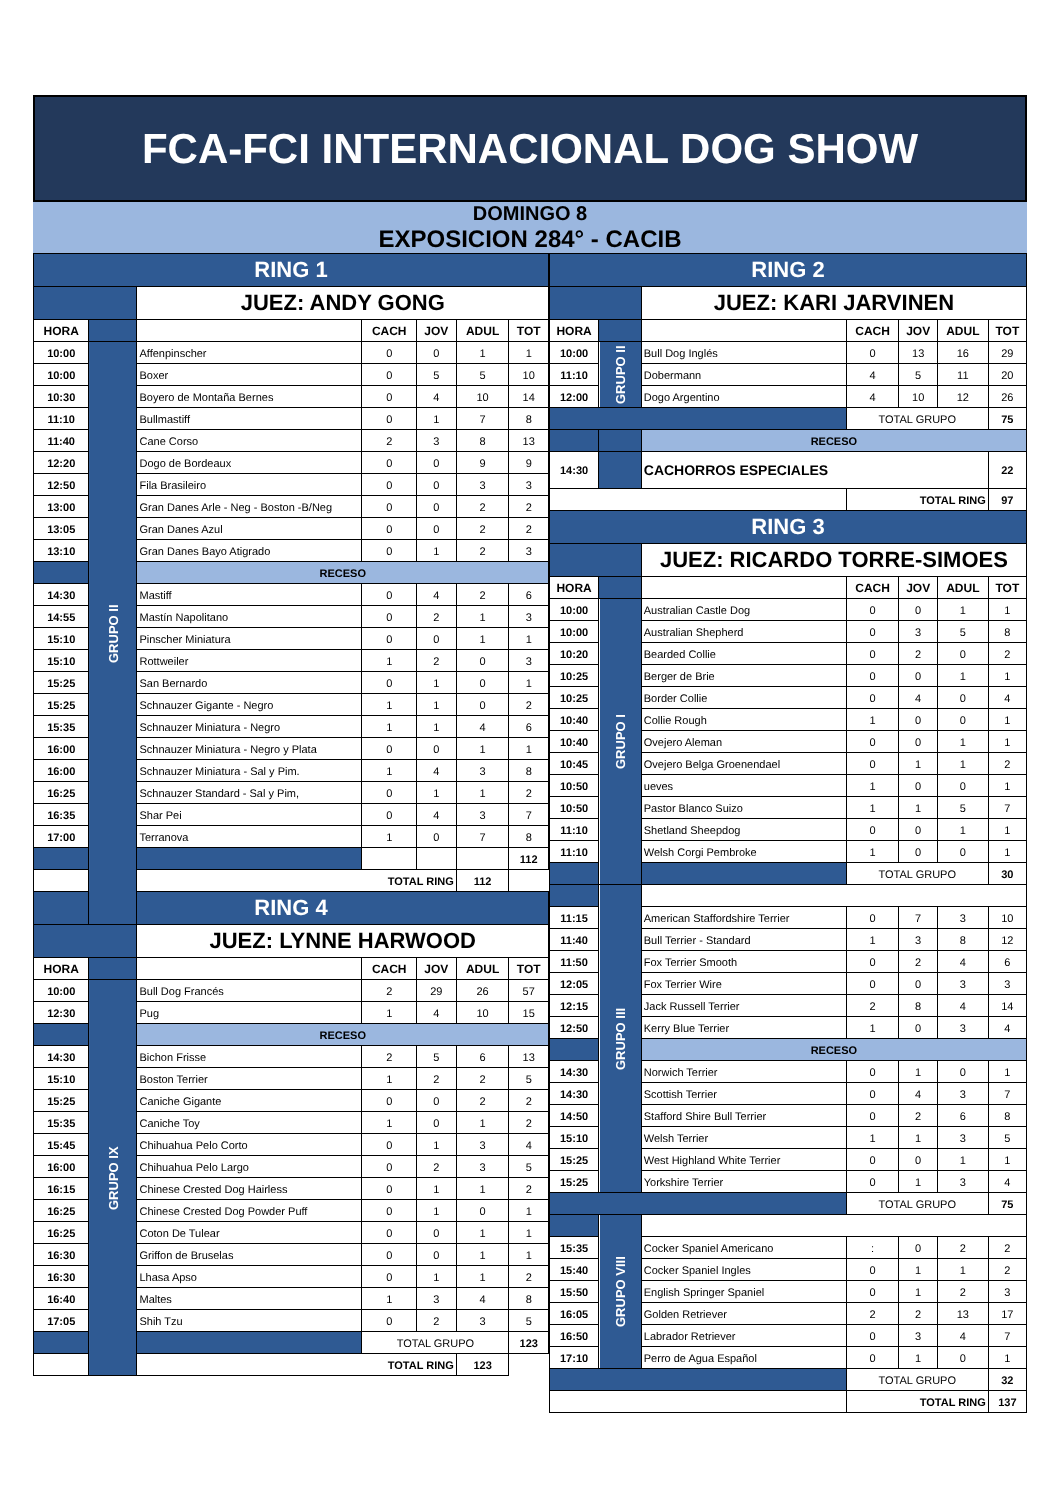FCA-FCI INTERNACIONAL DOG SHOW
DOMINGO 8
EXPOSICION 284° - CACIB
| RING 1 | | | | | | |
| | | JUEZ: ANDY GONG | | | | |
| HORA | | | CACH | JOV | ADUL | TOT |
| 10:00 | GRUPO II | Affenpinscher | 0 | 0 | 1 | 1 |
| 10:00 | | Boxer | 0 | 5 | 5 | 10 |
| 10:30 | | Boyero de Montaña Bernes | 0 | 4 | 10 | 14 |
| 11:10 | | Bullmastiff | 0 | 1 | 7 | 8 |
| 11:40 | | Cane Corso | 2 | 3 | 8 | 13 |
| 12:20 | | Dogo de Bordeaux | 0 | 0 | 9 | 9 |
| 12:50 | | Fila Brasileiro | 0 | 0 | 3 | 3 |
| 13:00 | | Gran Danes Arle - Neg - Boston -B/Neg | 0 | 0 | 2 | 2 |
| 13:05 | | Gran Danes Azul | 0 | 0 | 2 | 2 |
| 13:10 | | Gran Danes Bayo Atigrado | 0 | 1 | 2 | 3 |
| | | RECESO | | | | |
| 14:30 | | Mastiff | 0 | 4 | 2 | 6 |
| 14:55 | | Mastín Napolitano | 0 | 2 | 1 | 3 |
| 15:10 | | Pinscher Miniatura | 0 | 0 | 1 | 1 |
| 15:10 | | Rottweiler | 1 | 2 | 0 | 3 |
| 15:25 | | San Bernardo | 0 | 1 | 0 | 1 |
| 15:25 | | Schnauzer Gigante - Negro | 1 | 1 | 0 | 2 |
| 15:35 | | Schnauzer Miniatura - Negro | 1 | 1 | 4 | 6 |
| 16:00 | | Schnauzer Miniatura - Negro y Plata | 0 | 0 | 1 | 1 |
| 16:00 | | Schnauzer Miniatura - Sal y Pim. | 1 | 4 | 3 | 8 |
| 16:25 | | Schnauzer Standard - Sal y Pim, | 0 | 1 | 1 | 2 |
| 16:35 | | Shar Pei | 0 | 4 | 3 | 7 |
| 17:00 | | Terranova | 1 | 0 | 7 | 8 |
| | | | | | | 112 |
| | | TOTAL RING | | | 112 | |
| RING 4 | | | | | | |
| | | JUEZ: LYNNE HARWOOD | | | | |
| HORA | | | CACH | JOV | ADUL | TOT |
| 10:00 | GRUPO IX | Bull Dog Francés | 2 | 29 | 26 | 57 |
| 12:30 | | Pug | 1 | 4 | 10 | 15 |
| | | RECESO | | | | |
| 14:30 | | Bichon Frisse | 2 | 5 | 6 | 13 |
| 15:10 | | Boston Terrier | 1 | 2 | 2 | 5 |
| 15:25 | | Caniche Gigante | 0 | 0 | 2 | 2 |
| 15:35 | | Caniche Toy | 1 | 0 | 1 | 2 |
| 15:45 | | Chihuahua Pelo Corto | 0 | 1 | 3 | 4 |
| 16:00 | | Chihuahua Pelo Largo | 0 | 2 | 3 | 5 |
| 16:15 | | Chinese Crested Dog Hairless | 0 | 1 | 1 | 2 |
| 16:25 | | Chinese Crested Dog Powder Puff | 0 | 1 | 0 | 1 |
| 16:25 | | Coton De Tulear | 0 | 0 | 1 | 1 |
| 16:30 | | Griffon de Bruselas | 0 | 0 | 1 | 1 |
| 16:30 | | Lhasa Apso | 0 | 1 | 1 | 2 |
| 16:40 | | Maltes | 1 | 3 | 4 | 8 |
| 17:05 | | Shih Tzu | 0 | 2 | 3 | 5 |
| | | | TOTAL GRUPO | | | 123 |
| | | TOTAL RING | | | 123 | |
| RING 2 | | | | | | |
| | | JUEZ: KARI JARVINEN | | | | |
| HORA | | | CACH | JOV | ADUL | TOT |
| 10:00 | GRUPO II | Bull Dog Inglés | 0 | 13 | 16 | 29 |
| 11:10 | | Dobermann | 4 | 5 | 11 | 20 |
| 12:00 | | Dogo Argentino | 4 | 10 | 12 | 26 |
| | | | TOTAL GRUPO | | | 75 |
| | | RECESO | | | | |
| 14:30 | | CACHORROS ESPECIALES | | | | 22 |
| | | | TOTAL RING | | | 97 |
| RING 3 | | | | | | |
| | | JUEZ: RICARDO TORRE-SIMOES | | | | |
| HORA | | | CACH | JOV | ADUL | TOT |
| 10:00 | GRUPO I | Australian Castle Dog | 0 | 0 | 1 | 1 |
| 10:00 | | Australian Shepherd | 0 | 3 | 5 | 8 |
| 10:20 | | Bearded Collie | 0 | 2 | 0 | 2 |
| 10:25 | | Berger de Brie | 0 | 0 | 1 | 1 |
| 10:25 | | Border Collie | 0 | 4 | 0 | 4 |
| 10:40 | | Collie Rough | 1 | 0 | 0 | 1 |
| 10:40 | | Ovejero Aleman | 0 | 0 | 1 | 1 |
| 10:45 | | Ovejero Belga Groenendael | 0 | 1 | 1 | 2 |
| 10:50 | | ueves | 1 | 0 | 0 | 1 |
| 10:50 | | Pastor Blanco Suizo | 1 | 1 | 5 | 7 |
| 11:10 | | Shetland Sheepdog | 0 | 0 | 1 | 1 |
| 11:10 | | Welsh Corgi Pembroke | 1 | 0 | 0 | 1 |
| | | | TOTAL GRUPO | | | 30 |
| | GRUPO III | | | | | |
| 11:15 | | American Staffordshire Terrier | 0 | 7 | 3 | 10 |
| 11:40 | | Bull Terrier - Standard | 1 | 3 | 8 | 12 |
| 11:50 | | Fox Terrier Smooth | 0 | 2 | 4 | 6 |
| 12:05 | | Fox Terrier Wire | 0 | 0 | 3 | 3 |
| 12:15 | | Jack Russell Terrier | 2 | 8 | 4 | 14 |
| 12:50 | | Kerry Blue Terrier | 1 | 0 | 3 | 4 |
| | | RECESO | | | | |
| 14:30 | | Norwich Terrier | 0 | 1 | 0 | 1 |
| 14:30 | | Scottish Terrier | 0 | 4 | 3 | 7 |
| 14:50 | | Stafford Shire Bull Terrier | 0 | 2 | 6 | 8 |
| 15:10 | | Welsh Terrier | 1 | 1 | 3 | 5 |
| 15:25 | | West Highland White Terrier | 0 | 0 | 1 | 1 |
| 15:25 | | Yorkshire Terrier | 0 | 1 | 3 | 4 |
| | | | TOTAL GRUPO | | | 75 |
| | GRUPO VIII | | | | | |
| 15:35 | | Cocker Spaniel Americano | : | 0 | 2 | 2 |
| 15:40 | | Cocker Spaniel Ingles | 0 | 1 | 1 | 2 |
| 15:50 | | English Springer Spaniel | 0 | 1 | 2 | 3 |
| 16:05 | | Golden Retriever | 2 | 2 | 13 | 17 |
| 16:50 | | Labrador Retriever | 0 | 3 | 4 | 7 |
| 17:10 | | Perro de Agua Español | 0 | 1 | 0 | 1 |
| | | | TOTAL GRUPO | | | 32 |
| | | | TOTAL RING | | | 137 |